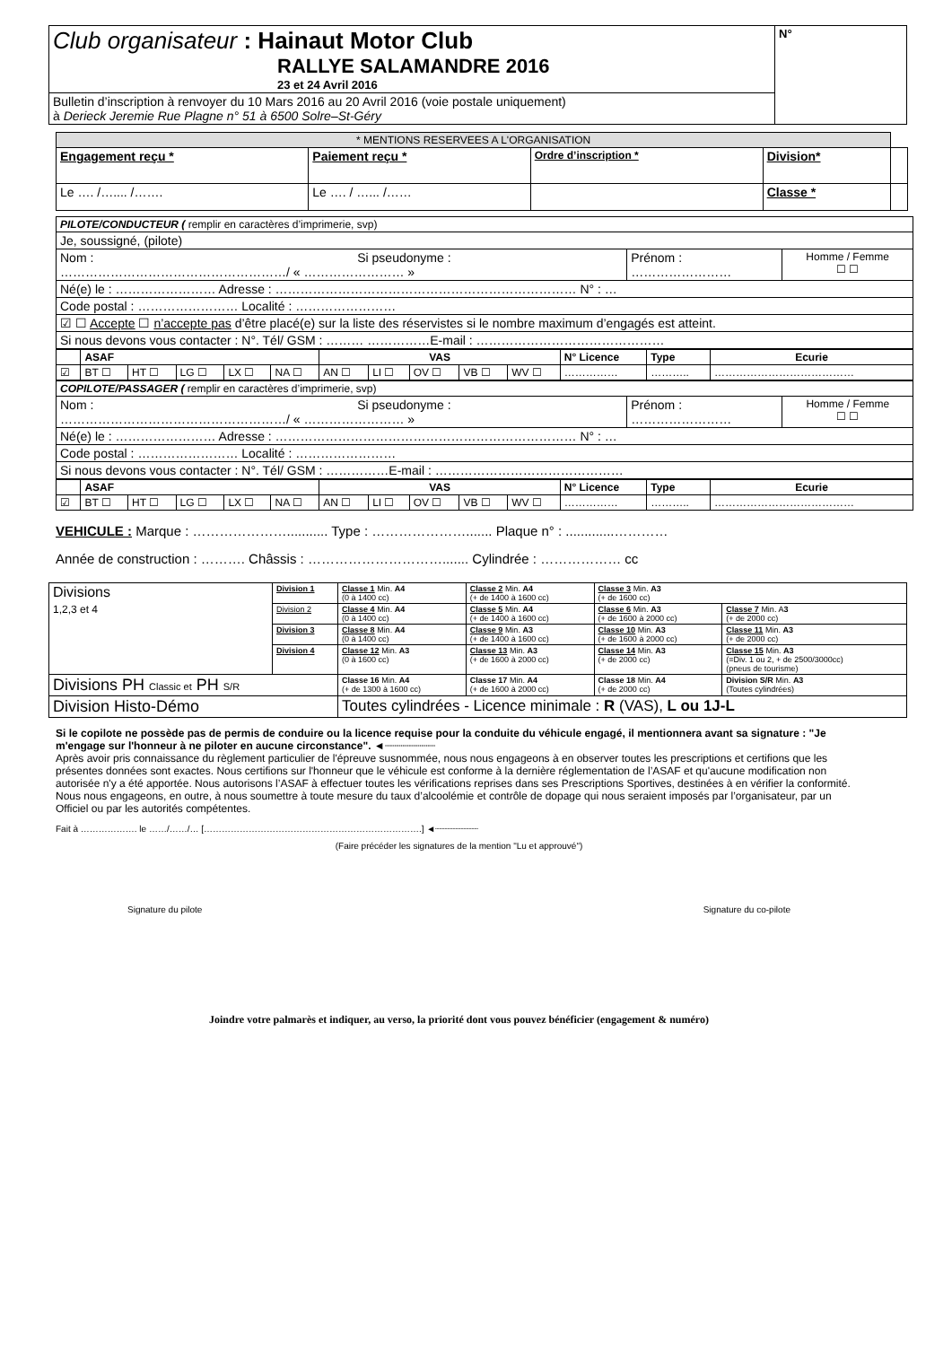| Club organisateur : Hainaut Motor Club RALLYE SALAMANDRE 2016 23 et 24 Avril 2016 | N° |
| Bulletin d’inscription à renvoyer du 10 Mars 2016 au 20 Avril 2016 (voie postale uniquement) à Derieck Jeremie Rue Plagne n° 51 à 6500 Solre–St-Géry | |
| * MENTIONS RESERVEES A L'ORGANISATION | | | | |
| Engagement reçu * | Paiement reçu * | Ordre d’inscription * | Division* | |
| Le …. /….... /……. | Le …. / …... /…… | | Classe * | |
| PILOTE/CONDUCTEUR ( remplir en caractères d’imprimerie, svp) | | |
| Je, soussigné, (pilote) | | |
| Nom : Si pseudonyme : ………………………………………………/ « …………………… » | Prénom : …………………… | Homme / Femme ☐ ☐ |
| Né(e) le : …………………… Adresse : ……………………………………………………………… N° : … | | |
| Code postal : …………………… Localité : …………………… | | |
| ☑ ☐ Accepte ☐ n’accepte pas d’être placé(e) sur la liste des réservistes si le nombre maximum d’engagés est atteint. | | |
| Si nous devons vous contacter : N°. Tél/ GSM : ……… ……………E-mail : ……………………………………… | | |
| | ASAF | | | | | VAS | | | | | N° Licence | Type | Ecurie |
| --- | --- | --- | --- | --- | --- | --- | --- | --- | --- | --- | --- | --- | --- |
| ☑ | BT ☐ | HT ☐ | LG ☐ | LX ☐ | NA ☐ | AN ☐ | LI ☐ | OV ☐ | VB ☐ | WV ☐ | …………… | ……….. | ………………………………… |
| COPILOTE/PASSAGER ( remplir en caractères d’imprimerie, svp) | | |
| Nom : Si pseudonyme : ………………………………………………/ « …………………… » | Prénom : …………………… | Homme / Femme ☐ ☐ |
| Né(e) le : …………………… Adresse : ……………………………………………………………… N° : … | | |
| Code postal : …………………… Localité : …………………… | | |
| Si nous devons vous contacter : N°. Tél/ GSM : ……………E-mail : ……………………………………… | | |
| | ASAF | | | | | VAS | | | | | N° Licence | Type | Ecurie |
| --- | --- | --- | --- | --- | --- | --- | --- | --- | --- | --- | --- | --- | --- |
| ☑ | BT ☐ | HT ☐ | LG ☐ | LX ☐ | NA ☐ | AN ☐ | LI ☐ | OV ☐ | VB ☐ | WV ☐ | …………… | ……….. | ………………………………… |
VEHICULE : Marque : …………………........... Type : …………………....... Plaque n° : .............…………
Année de construction : ………. Châssis : …………………………....... Cylindrée : ……………… cc
| Divisions 1,2,3 et 4 | Division 1 | Classe 1 Min. A4 (0 à 1400 cc) | Classe 2 Min. A4 (+ de 1400 à 1600 cc) | Classe 3 Min. A3 (+ de 1600 cc) | |
| | Division 2 | Classe 4 Min. A4 (0 à 1400 cc) | Classe 5 Min. A4 (+ de 1400 à 1600 cc) | Classe 6 Min. A3 (+ de 1600 à 2000 cc) | Classe 7 Min. A 3 (+ de 2000 cc) |
| | Division 3 | Classe 8 Min. A4 (0 à 1400 cc) | Classe 9 Min. A3 (+ de 1400 à 1600 cc) | Classe 10 Min. A3 (+ de 1600 à 2000 cc) | Classe 11 Min. A3 (+ de 2000 cc) |
| | Division 4 | Classe 12 Min. A3 (0 à 1600 cc) | Classe 13 Min. A3 (+ de 1600 à 2000 cc) | Classe 14 Min. A3 (+ de 2000 cc) | Classe 15 Min. A3 (=Div. 1 ou 2, + de 2500/3000cc) (pneus de tourisme) |
| Divisions PH Classic et PH S/R | | Classe 16 Min. A4 (+ de 1300 à 1600 cc) | Classe 17 Min. A4 (+ de 1600 à 2000 cc) | Classe 18 Min. A4 (+ de 2000 cc) | Division S/R Min. A3 (Toutes cylindrées) |
| Division Histo-Démo | | Toutes cylindrées - Licence minimale : R (VAS), L ou 1J-L | | | |
Si le copilote ne possède pas de permis de conduire ou la licence requise pour la conduite du véhicule engagé, il mentionnera avant sa signature : "Je m'engage sur l'honneur à ne piloter en aucune circonstance". ◄┈┈┈┈┈┈┈┈
Après avoir pris connaissance du règlement particulier de l'épreuve susnommée, nous nous engageons à en observer toutes les prescriptions et certifions que les présentes données sont exactes. Nous certifions sur l'honneur que le véhicule est conforme à la dernière réglementation de l’ASAF et qu'aucune modification non autorisée n'y a été apportée. Nous autorisons l’ASAF à effectuer toutes les vérifications reprises dans ses Prescriptions Sportives, destinées à en vérifier la conformité. Nous nous engageons, en outre, à nous soumettre à toute mesure du taux d’alcoolémie et contrôle de dopage qui nous seraient imposés par l’organisateur, par un Officiel ou par les autorités compétentes.
Fait à ………………. le ……/……/… [……………………………………………………………….] ◄┈┈┈┈┈┈┈┈
(Faire précéder les signatures de la mention "Lu et approuvé")
Signature du pilote Signature du co-pilote
Joindre votre palmarès et indiquer, au verso, la priorité dont vous pouvez bénéficier (engagement & numéro)